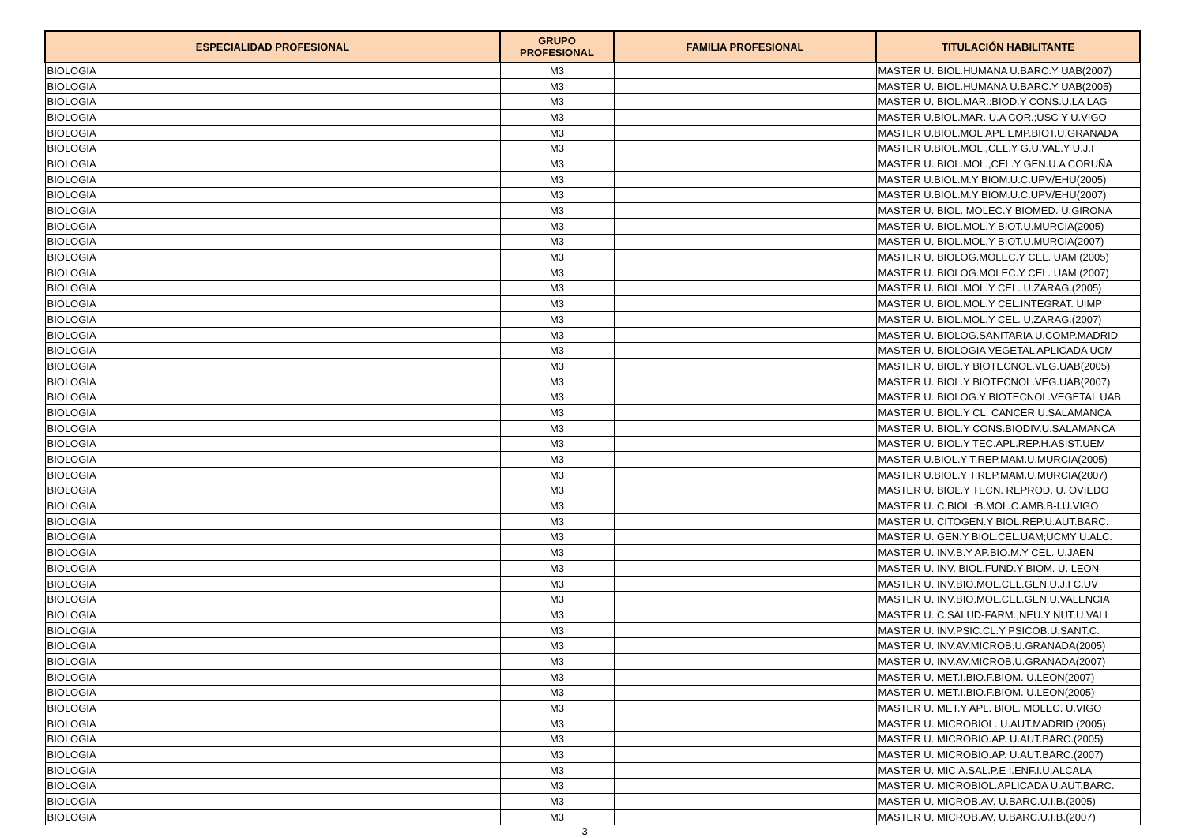| ESPECIALIDAD PROFESIONAL | GRUPO PROFESIONAL | FAMILIA PROFESIONAL | TITULACIÓN HABILITANTE |
| --- | --- | --- | --- |
| BIOLOGIA | M3 | | MASTER U. BIOL.HUMANA U.BARC.Y UAB(2007) |
| BIOLOGIA | M3 | | MASTER U. BIOL.HUMANA U.BARC.Y UAB(2005) |
| BIOLOGIA | M3 | | MASTER U. BIOL.MAR.:BIOD.Y CONS.U.LA LAG |
| BIOLOGIA | M3 | | MASTER U.BIOL.MAR. U.A COR.;USC Y U.VIGO |
| BIOLOGIA | M3 | | MASTER U.BIOL.MOL.APL.EMP.BIOT.U.GRANADA |
| BIOLOGIA | M3 | | MASTER U.BIOL.MOL.,CEL.Y G.U.VAL.Y U.J.I |
| BIOLOGIA | M3 | | MASTER U. BIOL.MOL.,CEL.Y GEN.U.A CORUÑA |
| BIOLOGIA | M3 | | MASTER U.BIOL.M.Y BIOM.U.C.UPV/EHU(2005) |
| BIOLOGIA | M3 | | MASTER U.BIOL.M.Y BIOM.U.C.UPV/EHU(2007) |
| BIOLOGIA | M3 | | MASTER U. BIOL. MOLEC.Y BIOMED. U.GIRONA |
| BIOLOGIA | M3 | | MASTER U. BIOL.MOL.Y BIOT.U.MURCIA(2005) |
| BIOLOGIA | M3 | | MASTER U. BIOL.MOL.Y BIOT.U.MURCIA(2007) |
| BIOLOGIA | M3 | | MASTER U. BIOLOG.MOLEC.Y CEL. UAM (2005) |
| BIOLOGIA | M3 | | MASTER U. BIOLOG.MOLEC.Y CEL. UAM (2007) |
| BIOLOGIA | M3 | | MASTER U. BIOL.MOL.Y CEL. U.ZARAG.(2005) |
| BIOLOGIA | M3 | | MASTER U. BIOL.MOL.Y CEL.INTEGRAT. UIMP |
| BIOLOGIA | M3 | | MASTER U. BIOL.MOL.Y CEL. U.ZARAG.(2007) |
| BIOLOGIA | M3 | | MASTER U. BIOLOG.SANITARIA U.COMP.MADRID |
| BIOLOGIA | M3 | | MASTER U. BIOLOGIA VEGETAL APLICADA UCM |
| BIOLOGIA | M3 | | MASTER U. BIOL.Y BIOTECNOL.VEG.UAB(2005) |
| BIOLOGIA | M3 | | MASTER U. BIOL.Y BIOTECNOL.VEG.UAB(2007) |
| BIOLOGIA | M3 | | MASTER U. BIOLOG.Y BIOTECNOL.VEGETAL UAB |
| BIOLOGIA | M3 | | MASTER U. BIOL.Y CL. CANCER U.SALAMANCA |
| BIOLOGIA | M3 | | MASTER U. BIOL.Y CONS.BIODIV.U.SALAMANCA |
| BIOLOGIA | M3 | | MASTER U. BIOL.Y TEC.APL.REP.H.ASIST.UEM |
| BIOLOGIA | M3 | | MASTER U.BIOL.Y T.REP.MAM.U.MURCIA(2005) |
| BIOLOGIA | M3 | | MASTER U.BIOL.Y T.REP.MAM.U.MURCIA(2007) |
| BIOLOGIA | M3 | | MASTER U. BIOL.Y TECN. REPROD. U. OVIEDO |
| BIOLOGIA | M3 | | MASTER U. C.BIOL.:B.MOL.C.AMB.B-I.U.VIGO |
| BIOLOGIA | M3 | | MASTER U. CITOGEN.Y BIOL.REP.U.AUT.BARC. |
| BIOLOGIA | M3 | | MASTER U. GEN.Y BIOL.CEL.UAM;UCMY U.ALC. |
| BIOLOGIA | M3 | | MASTER U. INV.B.Y AP.BIO.M.Y CEL. U.JAEN |
| BIOLOGIA | M3 | | MASTER U. INV. BIOL.FUND.Y BIOM. U. LEON |
| BIOLOGIA | M3 | | MASTER U. INV.BIO.MOL.CEL.GEN.U.J.I C.UV |
| BIOLOGIA | M3 | | MASTER U. INV.BIO.MOL.CEL.GEN.U.VALENCIA |
| BIOLOGIA | M3 | | MASTER U. C.SALUD-FARM.,NEU.Y NUT.U.VALL |
| BIOLOGIA | M3 | | MASTER U. INV.PSIC.CL.Y PSICOB.U.SANT.C. |
| BIOLOGIA | M3 | | MASTER U. INV.AV.MICROB.U.GRANADA(2005) |
| BIOLOGIA | M3 | | MASTER U. INV.AV.MICROB.U.GRANADA(2007) |
| BIOLOGIA | M3 | | MASTER U. MET.I.BIO.F.BIOM. U.LEON(2007) |
| BIOLOGIA | M3 | | MASTER U. MET.I.BIO.F.BIOM. U.LEON(2005) |
| BIOLOGIA | M3 | | MASTER U. MET.Y APL. BIOL. MOLEC. U.VIGO |
| BIOLOGIA | M3 | | MASTER U. MICROBIOL. U.AUT.MADRID (2005) |
| BIOLOGIA | M3 | | MASTER U. MICROBIO.AP. U.AUT.BARC.(2005) |
| BIOLOGIA | M3 | | MASTER U. MICROBIO.AP. U.AUT.BARC.(2007) |
| BIOLOGIA | M3 | | MASTER U. MIC.A.SAL.P.E I.ENF.I.U.ALCALA |
| BIOLOGIA | M3 | | MASTER U. MICROBIOL.APLICADA U.AUT.BARC. |
| BIOLOGIA | M3 | | MASTER U. MICROB.AV. U.BARC.U.I.B.(2005) |
| BIOLOGIA | M3 | | MASTER U. MICROB.AV. U.BARC.U.I.B.(2007) |
3